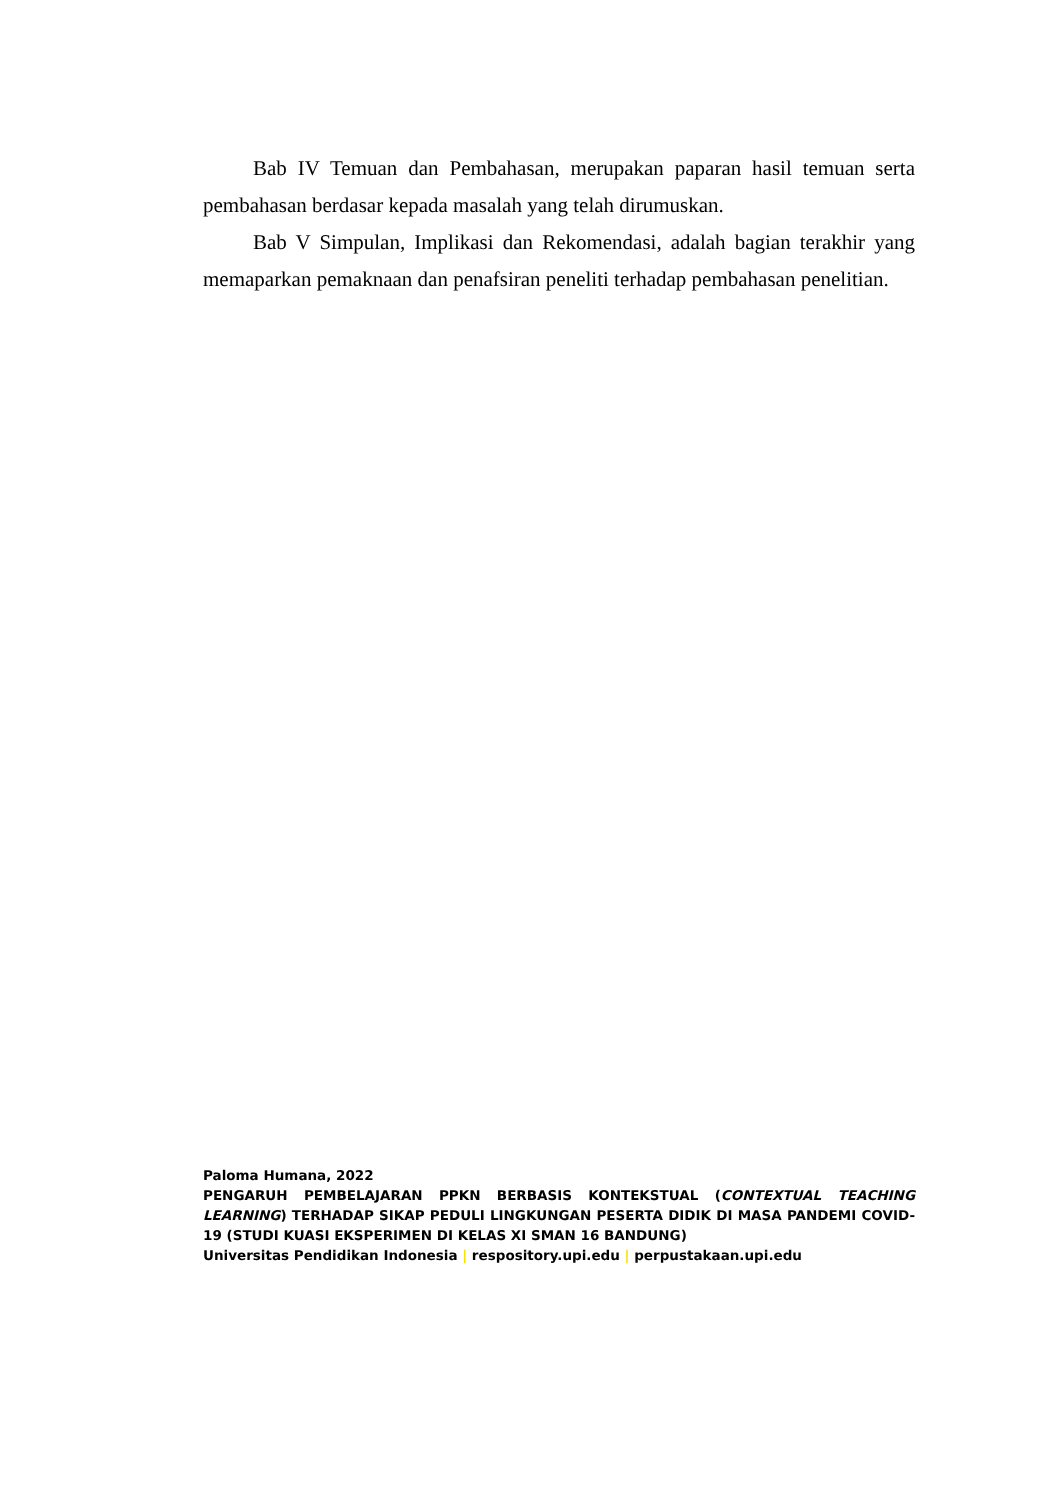Bab IV Temuan dan Pembahasan, merupakan paparan hasil temuan serta pembahasan berdasar kepada masalah yang telah dirumuskan.
Bab V Simpulan, Implikasi dan Rekomendasi, adalah bagian terakhir yang memaparkan pemaknaan dan penafsiran peneliti terhadap pembahasan penelitian.
Paloma Humana, 2022
PENGARUH PEMBELAJARAN PPKN BERBASIS KONTEKSTUAL (CONTEXTUAL TEACHING LEARNING) TERHADAP SIKAP PEDULI LINGKUNGAN PESERTA DIDIK DI MASA PANDEMI COVID-19 (STUDI KUASI EKSPERIMEN DI KELAS XI SMAN 16 BANDUNG)
Universitas Pendidikan Indonesia | respository.upi.edu | perpustakaan.upi.edu